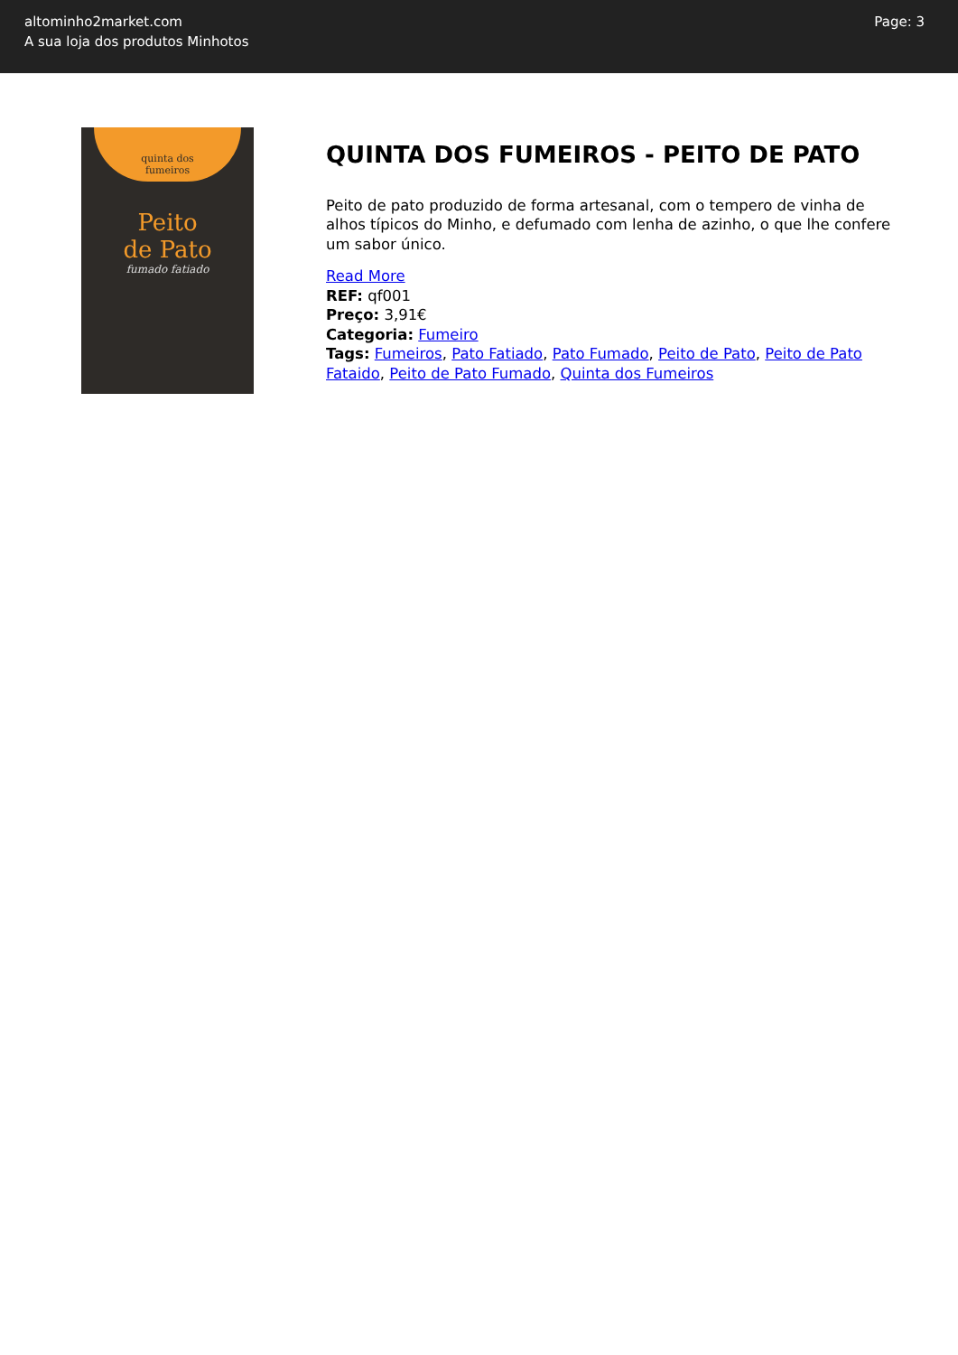altominho2market.com
A sua loja dos produtos Minhotos
Page: 3
quinta dos
fumeiros
Peito
de Pato
fumado fatiado
QUINTA DOS FUMEIROS - PEITO DE PATO
Peito de pato produzido de forma artesanal, com o tempero de vinha de alhos típicos do Minho, e defumado com lenha de azinho, o que lhe confere um sabor único.
Read More
REF: qf001
Preço: 3,91€
Categoria: Fumeiro
Tags: Fumeiros, Pato Fatiado, Pato Fumado, Peito de Pato, Peito de Pato Fataido, Peito de Pato Fumado, Quinta dos Fumeiros